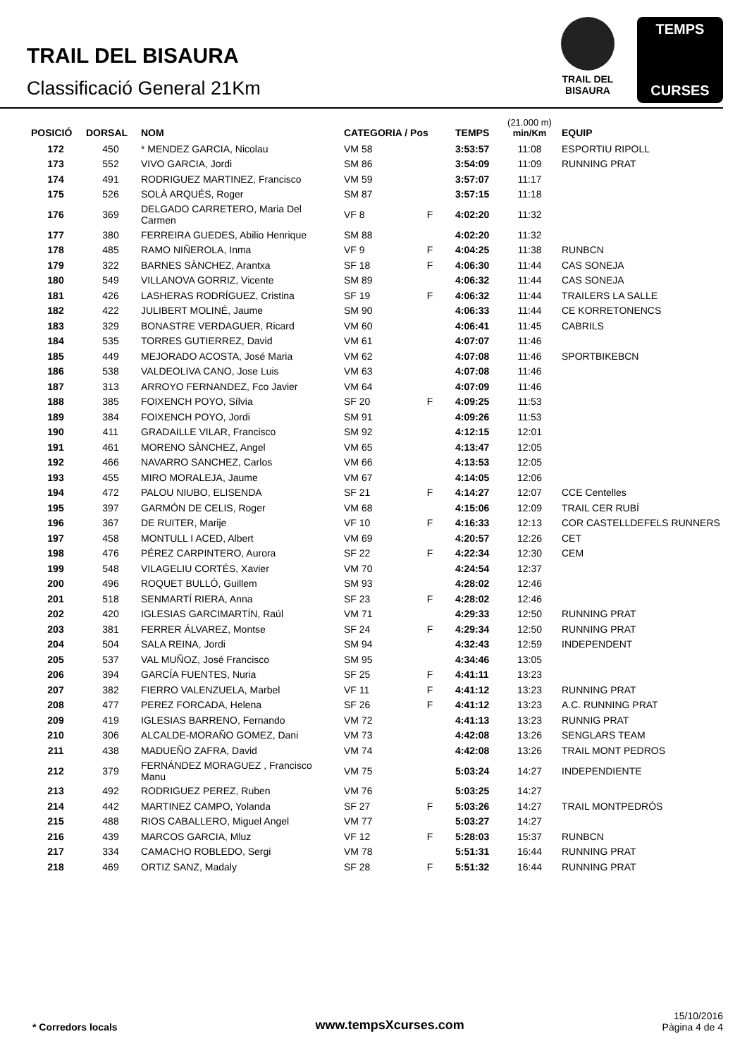TRAIL DEL BISAURA
Classificació General 21Km
TRAIL DEL
BISAURA
TEMPS
CURSES
| POSICIÓ | DORSAL | NOM | CATEGORIA / Pos | | TEMPS | (21.000 m) min/Km | EQUIP |
| --- | --- | --- | --- | --- | --- | --- | --- |
| 172 | 450 | * MENDEZ GARCIA, Nicolau | VM 58 | | 3:53:57 | 11:08 | ESPORTIU RIPOLL |
| 173 | 552 | VIVO GARCIA, Jordi | SM 86 | | 3:54:09 | 11:09 | RUNNING PRAT |
| 174 | 491 | RODRIGUEZ MARTINEZ, Francisco | VM 59 | | 3:57:07 | 11:17 | |
| 175 | 526 | SOLÀ ARQUÉS, Roger | SM 87 | | 3:57:15 | 11:18 | |
| 176 | 369 | DELGADO CARRETERO, Maria Del Carmen | VF 8 | F | 4:02:20 | 11:32 | |
| 177 | 380 | FERREIRA GUEDES, Abilio Henrique | SM 88 | | 4:02:20 | 11:32 | |
| 178 | 485 | RAMO NIÑEROLA, Inma | VF 9 | F | 4:04:25 | 11:38 | RUNBCN |
| 179 | 322 | BARNES SÀNCHEZ, Arantxa | SF 18 | F | 4:06:30 | 11:44 | CAS SONEJA |
| 180 | 549 | VILLANOVA GORRIZ, Vicente | SM 89 | | 4:06:32 | 11:44 | CAS SONEJA |
| 181 | 426 | LASHERAS RODRÍGUEZ, Cristina | SF 19 | F | 4:06:32 | 11:44 | TRAILERS LA SALLE |
| 182 | 422 | JULIBERT MOLINÉ, Jaume | SM 90 | | 4:06:33 | 11:44 | CE KORRETONENCS |
| 183 | 329 | BONASTRE VERDAGUER, Ricard | VM 60 | | 4:06:41 | 11:45 | CABRILS |
| 184 | 535 | TORRES GUTIERREZ, David | VM 61 | | 4:07:07 | 11:46 | |
| 185 | 449 | MEJORADO ACOSTA, José Maria | VM 62 | | 4:07:08 | 11:46 | SPORTBIKEBCN |
| 186 | 538 | VALDEOLIVA CANO, Jose Luis | VM 63 | | 4:07:08 | 11:46 | |
| 187 | 313 | ARROYO FERNANDEZ, Fco Javier | VM 64 | | 4:07:09 | 11:46 | |
| 188 | 385 | FOIXENCH POYO, Sílvia | SF 20 | F | 4:09:25 | 11:53 | |
| 189 | 384 | FOIXENCH POYO, Jordi | SM 91 | | 4:09:26 | 11:53 | |
| 190 | 411 | GRADAILLE VILAR, Francisco | SM 92 | | 4:12:15 | 12:01 | |
| 191 | 461 | MORENO SÀNCHEZ, Angel | VM 65 | | 4:13:47 | 12:05 | |
| 192 | 466 | NAVARRO SANCHEZ, Carlos | VM 66 | | 4:13:53 | 12:05 | |
| 193 | 455 | MIRO MORALEJA, Jaume | VM 67 | | 4:14:05 | 12:06 | |
| 194 | 472 | PALOU NIUBO, ELISENDA | SF 21 | F | 4:14:27 | 12:07 | CCE Centelles |
| 195 | 397 | GARMÓN DE CELIS, Roger | VM 68 | | 4:15:06 | 12:09 | TRAIL CER RUBÍ |
| 196 | 367 | DE RUITER, Marije | VF 10 | F | 4:16:33 | 12:13 | COR CASTELLDEFELS RUNNERS |
| 197 | 458 | MONTULL I ACED, Albert | VM 69 | | 4:20:57 | 12:26 | CET |
| 198 | 476 | PÉREZ CARPINTERO, Aurora | SF 22 | F | 4:22:34 | 12:30 | CEM |
| 199 | 548 | VILAGELIU CORTÉS, Xavier | VM 70 | | 4:24:54 | 12:37 | |
| 200 | 496 | ROQUET BULLÓ, Guillem | SM 93 | | 4:28:02 | 12:46 | |
| 201 | 518 | SENMARTÍ RIERA, Anna | SF 23 | F | 4:28:02 | 12:46 | |
| 202 | 420 | IGLESIAS GARCIMARTÍN, Raúl | VM 71 | | 4:29:33 | 12:50 | RUNNING PRAT |
| 203 | 381 | FERRER ÁLVAREZ, Montse | SF 24 | F | 4:29:34 | 12:50 | RUNNING PRAT |
| 204 | 504 | SALA REINA, Jordi | SM 94 | | 4:32:43 | 12:59 | INDEPENDENT |
| 205 | 537 | VAL MUÑOZ, José Francisco | SM 95 | | 4:34:46 | 13:05 | |
| 206 | 394 | GARCÍA FUENTES, Nuria | SF 25 | F | 4:41:11 | 13:23 | |
| 207 | 382 | FIERRO VALENZUELA, Marbel | VF 11 | F | 4:41:12 | 13:23 | RUNNING PRAT |
| 208 | 477 | PEREZ FORCADA, Helena | SF 26 | F | 4:41:12 | 13:23 | A.C. RUNNING PRAT |
| 209 | 419 | IGLESIAS BARRENO, Fernando | VM 72 | | 4:41:13 | 13:23 | RUNNIG PRAT |
| 210 | 306 | ALCALDE-MORAÑO GOMEZ, Dani | VM 73 | | 4:42:08 | 13:26 | SENGLARS TEAM |
| 211 | 438 | MADUEÑO ZAFRA, David | VM 74 | | 4:42:08 | 13:26 | TRAIL MONT PEDROS |
| 212 | 379 | FERNÁNDEZ MORAGUEZ , Francisco Manu | VM 75 | | 5:03:24 | 14:27 | INDEPENDIENTE |
| 213 | 492 | RODRIGUEZ PEREZ, Ruben | VM 76 | | 5:03:25 | 14:27 | |
| 214 | 442 | MARTINEZ CAMPO, Yolanda | SF 27 | F | 5:03:26 | 14:27 | TRAIL MONTPEDRÓS |
| 215 | 488 | RIOS CABALLERO, Miguel Angel | VM 77 | | 5:03:27 | 14:27 | |
| 216 | 439 | MARCOS GARCIA, Mluz | VF 12 | F | 5:28:03 | 15:37 | RUNBCN |
| 217 | 334 | CAMACHO ROBLEDO, Sergi | VM 78 | | 5:51:31 | 16:44 | RUNNING PRAT |
| 218 | 469 | ORTIZ SANZ, Madaly | SF 28 | F | 5:51:32 | 16:44 | RUNNING PRAT |
* Corredors locals www.tempsXcurses.com
15/10/2016
Pàgina 4 de 4